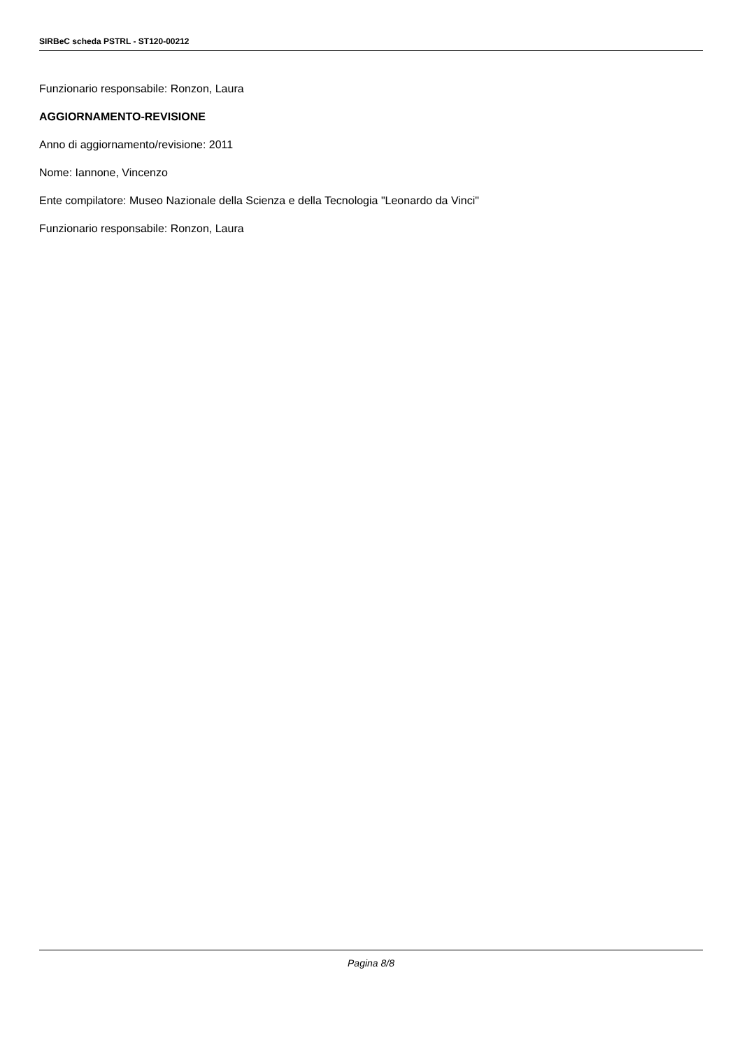SIRBeC scheda PSTRL - ST120-00212
Funzionario responsabile: Ronzon, Laura
AGGIORNAMENTO-REVISIONE
Anno di aggiornamento/revisione: 2011
Nome: Iannone, Vincenzo
Ente compilatore: Museo Nazionale della Scienza e della Tecnologia "Leonardo da Vinci"
Funzionario responsabile: Ronzon, Laura
Pagina 8/8